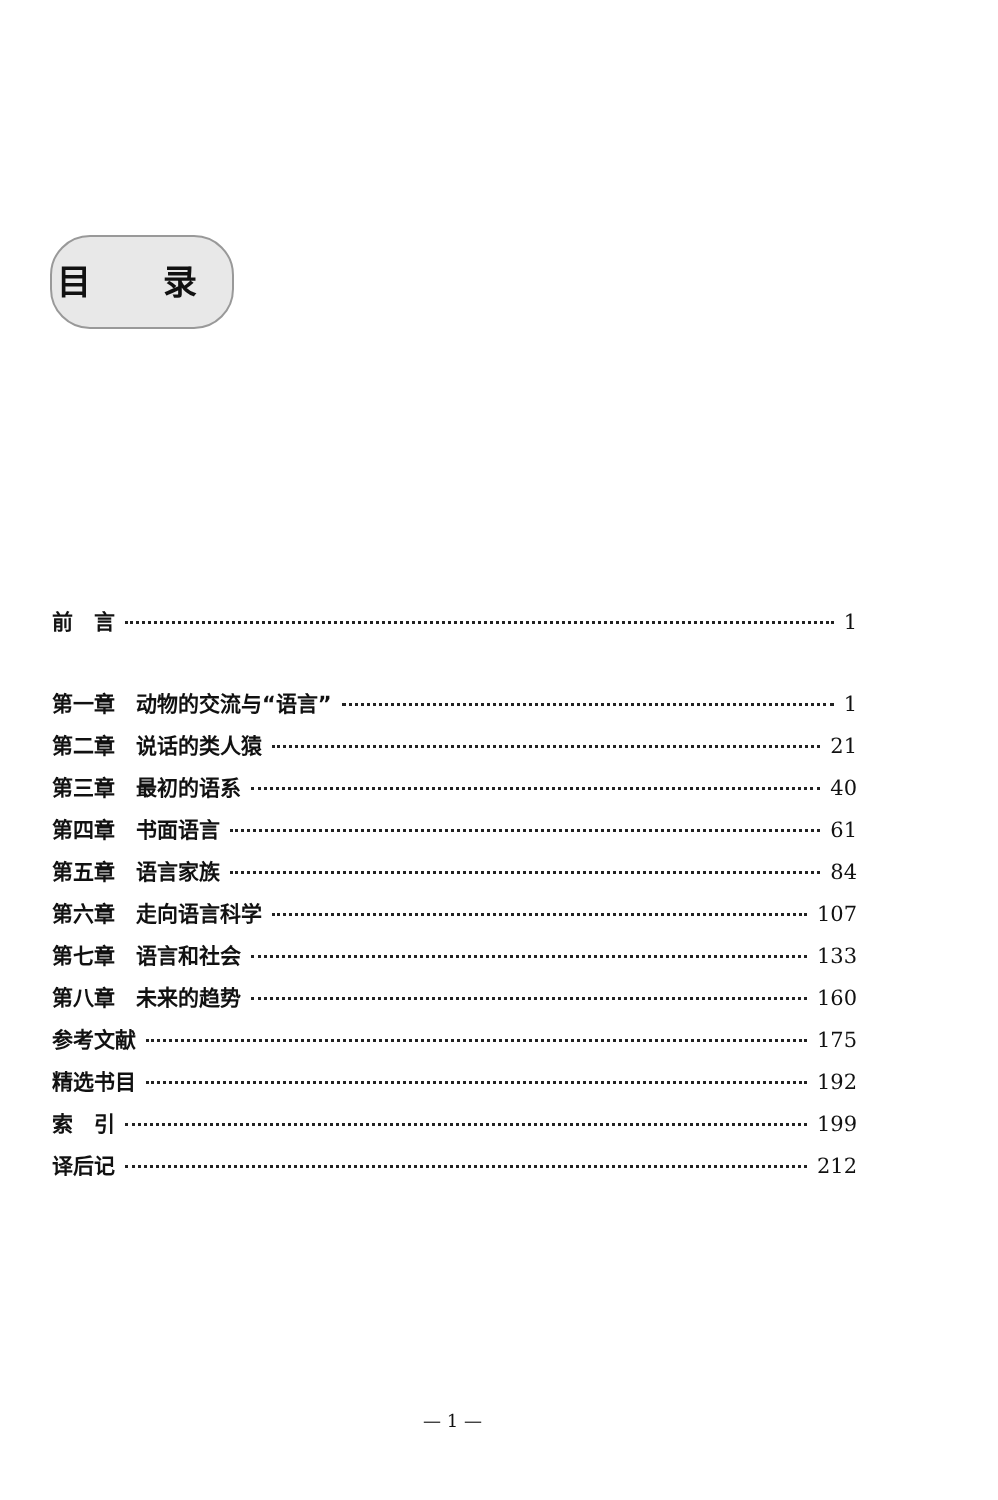目 录
前　言 1
第一章　动物的交流与“语言” 1
第二章　说话的类人猿 21
第三章　最初的语系 40
第四章　书面语言 61
第五章　语言家族 84
第六章　走向语言科学 107
第七章　语言和社会 133
第八章　未来的趋势 160
参考文献 175
精选书目 192
索　引 199
译后记 212
— 1 —